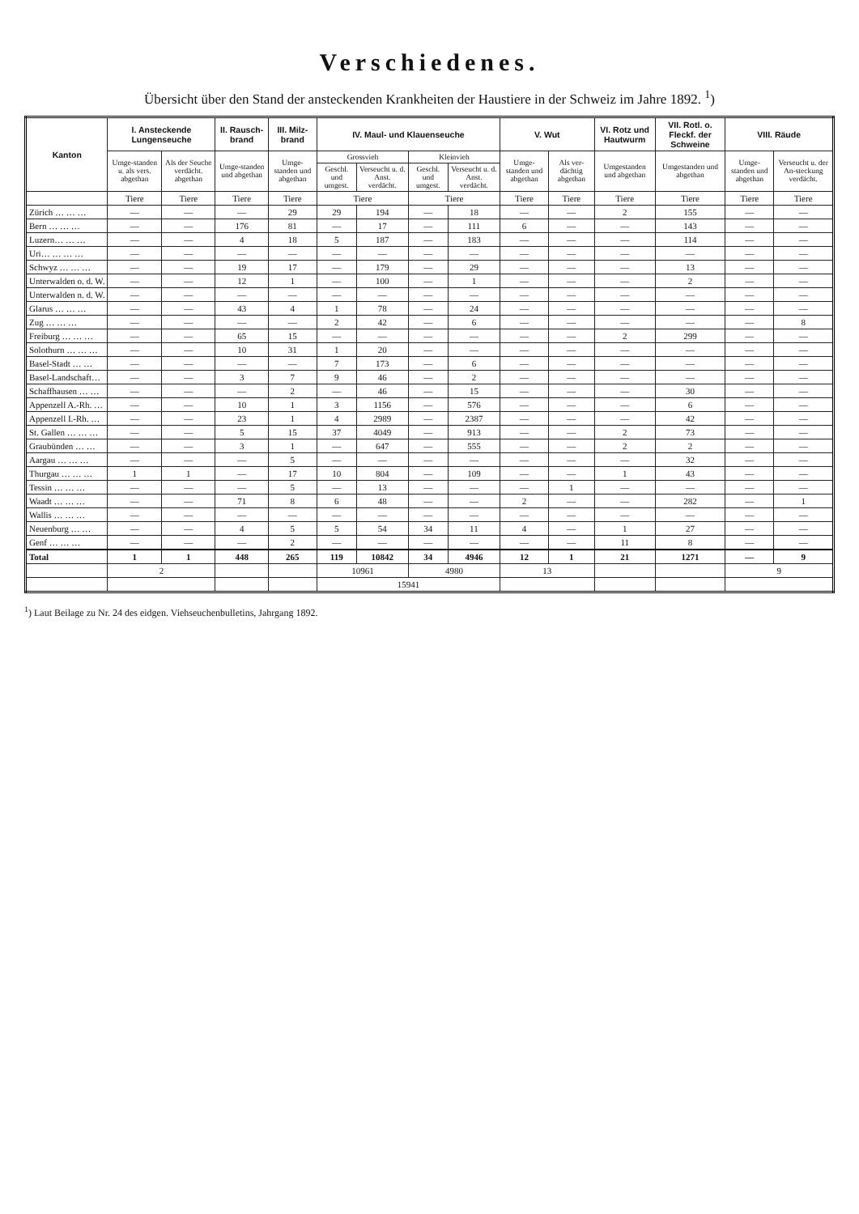Verschiedenes.
Übersicht über den Stand der ansteckenden Krankheiten der Haustiere in der Schweiz im Jahre 1892. <sup>1</sup>)
| Kanton | I. Ansteckende Lungenseuche | | II. Rausch-brand | III. Milz-brand | IV. Maul- und Klauenseuche | | | | V. Wut | | VI. Rotz und Hautwurm | VII. Rotl. o. Fleckf. der Schweine | VIII. Räude | |
| --- | --- | --- | --- | --- | --- | --- | --- | --- | --- | --- | --- | --- | --- | --- |
| | Umge-standen u. als vers. abgethan | Als der Seuche verdächt. abgethan | Umge-standen und abgethan | Umge-standen und abgethan | Grossvieh | | Kleinvieh | | Umge-standen und abgethan | Als ver-dächtig abgethan | Umgestanden und abgethan | Umgestanden und abgethan | Umge-standen und abgethan | Verseucht u. der An-steckung verdächt. |
| | | | | | Geschl. und umgest. | Verseucht u. d. Anst. verdächt. | Geschl. und umgest. | Verseucht u. d. Anst. verdächt. | | | | | | |
| | Tiere | Tiere | Tiere | Tiere | Tiere | | Tiere | | Tiere | Tiere | Tiere | Tiere | Tiere | Tiere |
| Zürich … … … | — | — | — | 29 | 29 | 194 | — | 18 | — | — | 2 | 155 | — | — |
| Bern … … … | — | — | 176 | 81 | — | 17 | — | 111 | 6 | — | — | 143 | — | — |
| Luzern… … … | — | — | 4 | 18 | 5 | 187 | — | 183 | — | — | — | 114 | — | — |
| Uri… … … … | — | — | — | — | — | — | — | — | — | — | — | — | — | — |
| Schwyz … … … | — | — | 19 | 17 | — | 179 | — | 29 | — | — | — | 13 | — | — |
| Unterwalden o. d. W. | — | — | 12 | 1 | — | 100 | — | 1 | — | — | — | 2 | — | — |
| Unterwalden n. d. W. | — | — | — | — | — | — | — | — | — | — | — | — | — | — |
| Glarus … … … | — | — | 43 | 4 | 1 | 78 | — | 24 | — | — | — | — | — | — |
| Zug … … … | — | — | — | — | 2 | 42 | — | 6 | — | — | — | — | — | 8 |
| Freiburg … … … | — | — | 65 | 15 | — | — | — | — | — | — | 2 | 299 | — | — |
| Solothurn … … … | — | — | 10 | 31 | 1 | 20 | — | — | — | — | — | — | — | — |
| Basel-Stadt … … | — | — | — | — | 7 | 173 | — | 6 | — | — | — | — | — | — |
| Basel-Landschaft… | — | — | 3 | 7 | 9 | 46 | — | 2 | — | — | — | — | — | — |
| Schaffhausen … … | — | — | — | 2 | — | 46 | — | 15 | — | — | — | 30 | — | — |
| Appenzell A.-Rh. … | — | — | 10 | 1 | 3 | 1156 | — | 576 | — | — | — | 6 | — | — |
| Appenzell I.-Rh. … | — | — | 23 | 1 | 4 | 2989 | — | 2387 | — | — | — | 42 | — | — |
| St. Gallen … … … | — | — | 5 | 15 | 37 | 4049 | — | 913 | — | — | 2 | 73 | — | — |
| Graubünden … … | — | — | 3 | 1 | — | 647 | — | 555 | — | — | 2 | 2 | — | — |
| Aargau … … … | — | — | — | 5 | — | — | — | — | — | — | — | 32 | — | — |
| Thurgau … … … | 1 | 1 | — | 17 | 10 | 804 | — | 109 | — | — | 1 | 43 | — | — |
| Tessin … … … | — | — | — | 5 | — | 13 | — | — | — | 1 | — | — | — | — |
| Waadt … … … | — | — | 71 | 8 | 6 | 48 | — | — | 2 | — | — | 282 | — | 1 |
| Wallis … … … | — | — | — | — | — | — | — | — | — | — | — | — | — | — |
| Neuenburg … … | — | — | 4 | 5 | 5 | 54 | 34 | 11 | 4 | — | 1 | 27 | — | — |
| Genf … … … | — | — | — | 2 | — | — | — | — | — | — | 11 | 8 | — | — |
| Total | 1 | 1 | 448 | 265 | 119 | 10842 | 34 | 4946 | 12 | 1 | 21 | 1271 | — | 9 |
| | 2 | | | | 10961 | | 4980 | | 13 | | | | 9 | |
| | | | | | 15941 | | | | | | | | | |
<sup>1</sup>) Laut Beilage zu Nr. 24 des eidgen. Viehseuchenbulletins, Jahrgang 1892.